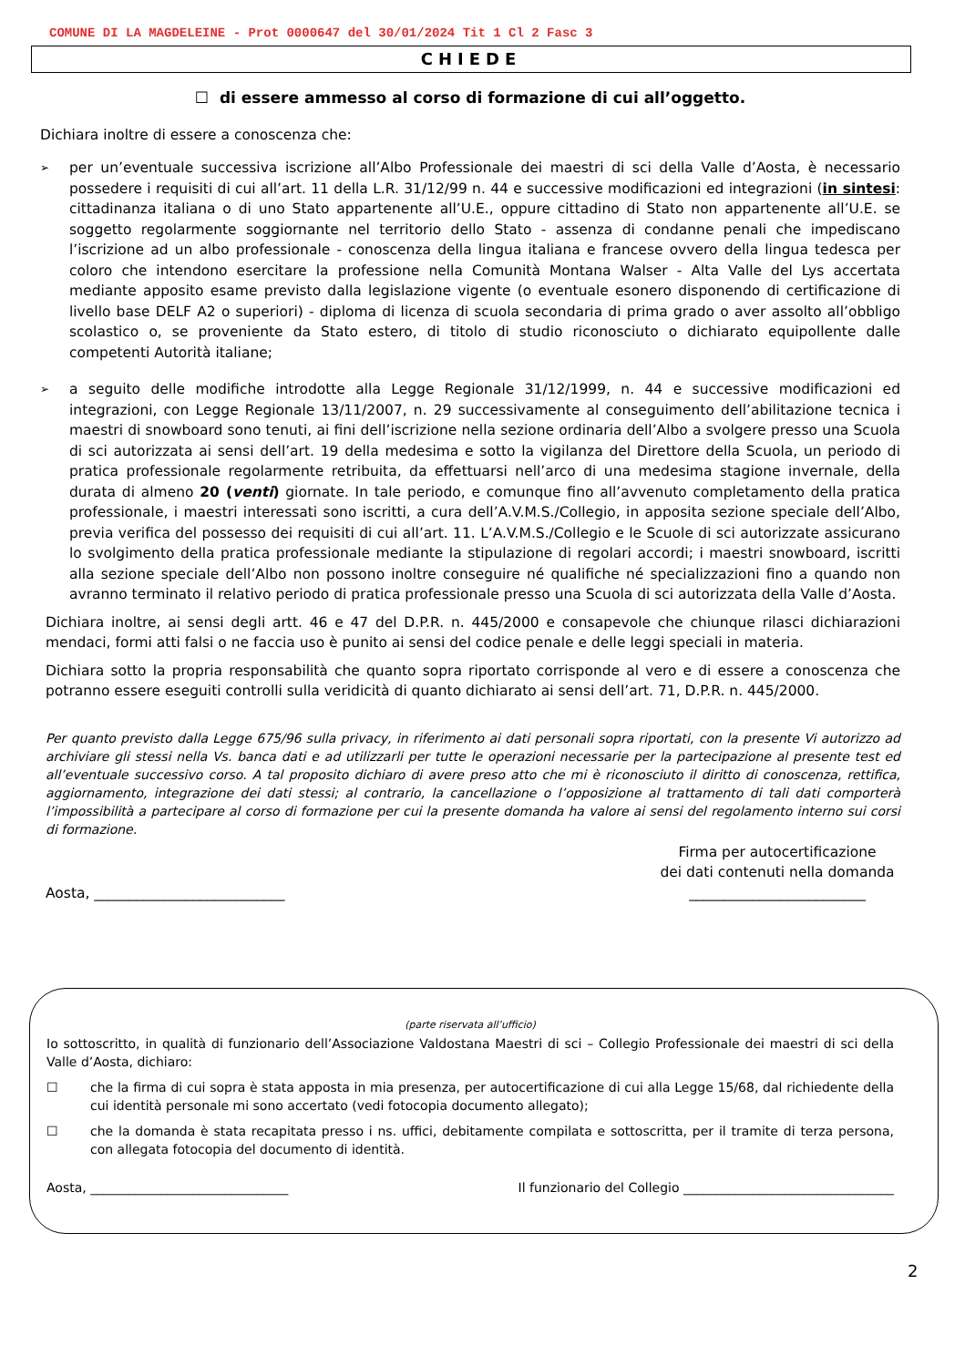COMUNE DI LA MAGDELEINE - Prot 0000647 del 30/01/2024 Tit 1 Cl 2 Fasc 3
CHIEDE
☐ di essere ammesso al corso di formazione di cui all’oggetto.
Dichiara inoltre di essere a conoscenza che:
➢
per un’eventuale successiva iscrizione all’Albo Professionale dei maestri di sci della Valle d’Aosta, è necessario possedere i requisiti di cui all’art. 11 della L.R. 31/12/99 n. 44 e successive modificazioni ed integrazioni (in sintesi: cittadinanza italiana o di uno Stato appartenente all’U.E., oppure cittadino di Stato non appartenente all’U.E. se soggetto regolarmente soggiornante nel territorio dello Stato - assenza di condanne penali che impediscano l’iscrizione ad un albo professionale - conoscenza della lingua italiana e francese ovvero della lingua tedesca per coloro che intendono esercitare la professione nella Comunità Montana Walser - Alta Valle del Lys accertata mediante apposito esame previsto dalla legislazione vigente (o eventuale esonero disponendo di certificazione di livello base DELF A2 o superiori) - diploma di licenza di scuola secondaria di prima grado o aver assolto all’obbligo scolastico o, se proveniente da Stato estero, di titolo di studio riconosciuto o dichiarato equipollente dalle competenti Autorità italiane;
➢
a seguito delle modifiche introdotte alla Legge Regionale 31/12/1999, n. 44 e successive modificazioni ed integrazioni, con Legge Regionale 13/11/2007, n. 29 successivamente al conseguimento dell’abilitazione tecnica i maestri di snowboard sono tenuti, ai fini dell’iscrizione nella sezione ordinaria dell’Albo a svolgere presso una Scuola di sci autorizzata ai sensi dell’art. 19 della medesima e sotto la vigilanza del Direttore della Scuola, un periodo di pratica professionale regolarmente retribuita, da effettuarsi nell’arco di una medesima stagione invernale, della durata di almeno 20 (venti) giornate. In tale periodo, e comunque fino all’avvenuto completamento della pratica professionale, i maestri interessati sono iscritti, a cura dell’A.V.M.S./Collegio, in apposita sezione speciale dell’Albo, previa verifica del possesso dei requisiti di cui all’art. 11. L’A.V.M.S./Collegio e le Scuole di sci autorizzate assicurano lo svolgimento della pratica professionale mediante la stipulazione di regolari accordi; i maestri snowboard, iscritti alla sezione speciale dell’Albo non possono inoltre conseguire né qualifiche né specializzazioni fino a quando non avranno terminato il relativo periodo di pratica professionale presso una Scuola di sci autorizzata della Valle d’Aosta.
Dichiara inoltre, ai sensi degli artt. 46 e 47 del D.P.R. n. 445/2000 e consapevole che chiunque rilasci dichiarazioni mendaci, formi atti falsi o ne faccia uso è punito ai sensi del codice penale e delle leggi speciali in materia.
Dichiara sotto la propria responsabilità che quanto sopra riportato corrisponde al vero e di essere a conoscenza che potranno essere eseguiti controlli sulla veridicità di quanto dichiarato ai sensi dell’art. 71, D.P.R. n. 445/2000.
Per quanto previsto dalla Legge 675/96 sulla privacy, in riferimento ai dati personali sopra riportati, con la presente Vi autorizzo ad archiviare gli stessi nella Vs. banca dati e ad utilizzarli per tutte le operazioni necessarie per la partecipazione al presente test ed all’eventuale successivo corso. A tal proposito dichiaro di avere preso atto che mi è riconosciuto il diritto di conoscenza, rettifica, aggiornamento, integrazione dei dati stessi; al contrario, la cancellazione o l’opposizione al trattamento di tali dati comporterà l’impossibilità a partecipare al corso di formazione per cui la presente domanda ha valore ai sensi del regolamento interno sui corsi di formazione.
Aosta, ___________________________
Firma per autocertificazione
dei dati contenuti nella domanda
_________________________
(parte riservata all’ufficio)
Io sottoscritto, in qualità di funzionario dell’Associazione Valdostana Maestri di sci – Collegio Professionale dei maestri di sci della Valle d’Aosta, dichiaro:
☐ che la firma di cui sopra è stata apposta in mia presenza, per autocertificazione di cui alla Legge 15/68, dal richiedente della cui identità personale mi sono accertato (vedi fotocopia documento allegato);
☐ che la domanda è stata recapitata presso i ns. uffici, debitamente compilata e sottoscritta, per il tramite di terza persona, con allegata fotocopia del documento di identità.
Aosta, _______________________________ Il funzionario del Collegio _________________________________
2